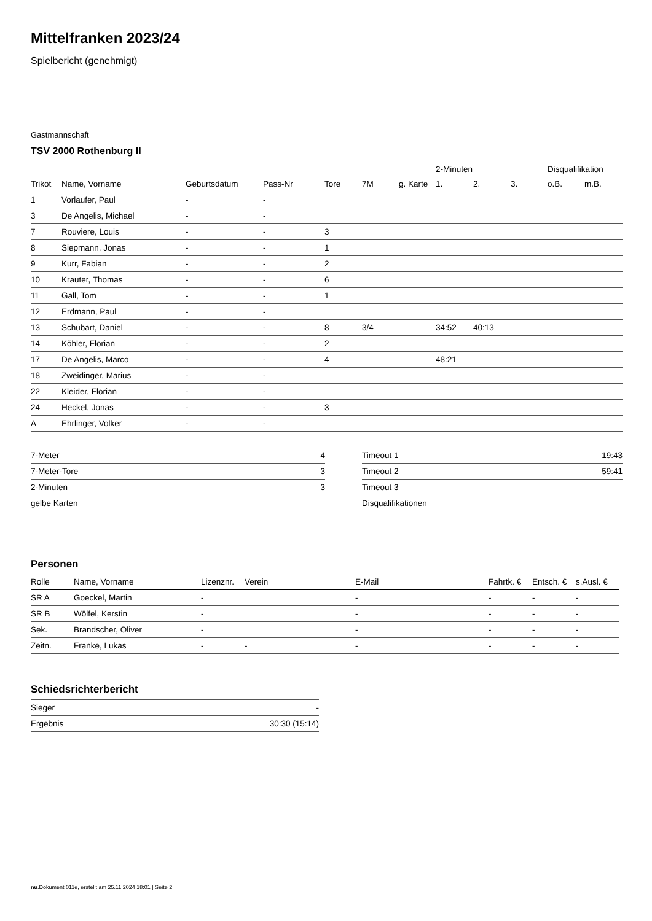Mittelfranken 2023/24
Spielbericht (genehmigt)
Gastmannschaft
TSV 2000 Rothenburg II
| | | | | | | | 2-Minuten | | | Disqualifikation | |
| --- | --- | --- | --- | --- | --- | --- | --- | --- | --- | --- | --- |
| Trikot | Name, Vorname | Geburtsdatum | Pass-Nr | Tore | 7M | g. Karte | 1. | 2. | 3. | o.B. | m.B. |
| 1 | Vorlaufer, Paul | - | - | | | | | | | | |
| 3 | De Angelis, Michael | - | - | | | | | | | | |
| 7 | Rouviere, Louis | - | - | 3 | | | | | | | |
| 8 | Siepmann, Jonas | - | - | 1 | | | | | | | |
| 9 | Kurr, Fabian | - | - | 2 | | | | | | | |
| 10 | Krauter, Thomas | - | - | 6 | | | | | | | |
| 11 | Gall, Tom | - | - | 1 | | | | | | | |
| 12 | Erdmann, Paul | - | - | | | | | | | | |
| 13 | Schubart, Daniel | - | - | 8 | 3/4 | | 34:52 | 40:13 | | | |
| 14 | Köhler, Florian | - | - | 2 | | | | | | | |
| 17 | De Angelis, Marco | - | - | 4 | | | 48:21 | | | | |
| 18 | Zweidinger, Marius | - | - | | | | | | | | |
| 22 | Kleider, Florian | - | - | | | | | | | | |
| 24 | Heckel, Jonas | - | - | 3 | | | | | | | |
| A | Ehrlinger, Volker | - | - | | | | | | | | |
| 7-Meter | 4 |
| 7-Meter-Tore | 3 |
| 2-Minuten | 3 |
| gelbe Karten | |
| Timeout 1 | 19:43 |
| Timeout 2 | 59:41 |
| Timeout 3 | |
| Disqualifikationen | |
Personen
| Rolle | Name, Vorname | Lizenznr. | Verein | E-Mail | Fahrtk. € | Entsch. € | s.Ausl. € |
| --- | --- | --- | --- | --- | --- | --- | --- |
| SR A | Goeckel, Martin | - | | - | - | - | - |
| SR B | Wölfel, Kerstin | - | | - | - | - | - |
| Sek. | Brandscher, Oliver | - | | - | - | - | - |
| Zeitn. | Franke, Lukas | - | - | - | - | - | - |
Schiedsrichterbericht
| Sieger | - |
| Ergebnis | 30:30 (15:14) |
nu.Dokument 011e, erstellt am 25.11.2024 18:01 | Seite 2